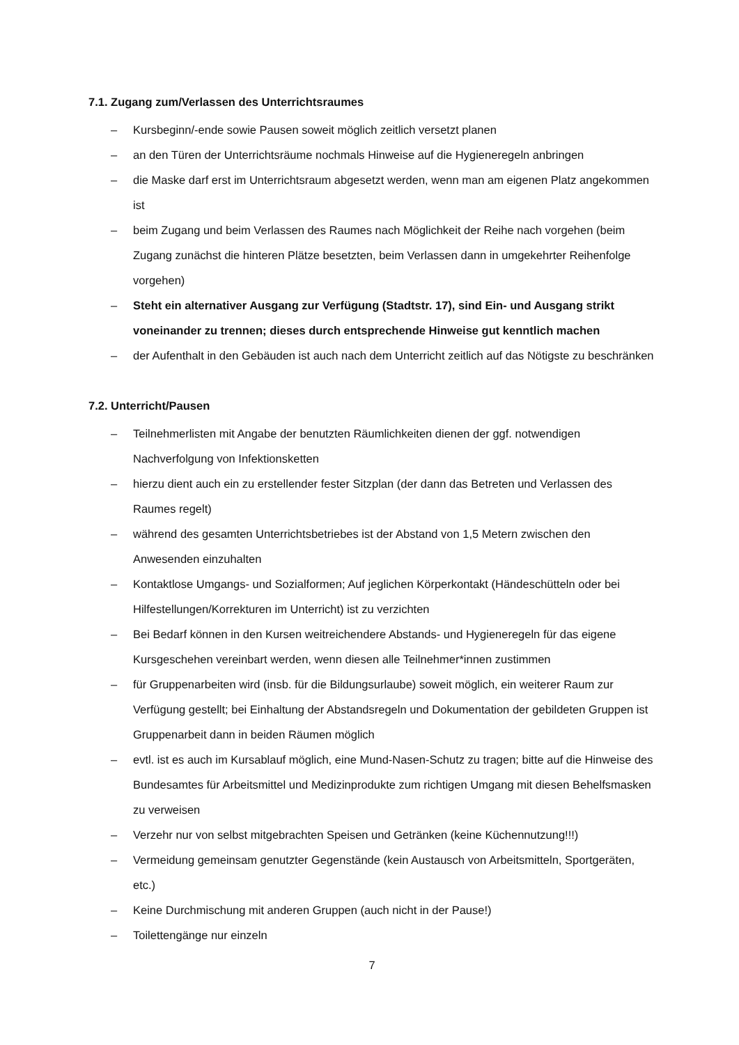7.1. Zugang zum/Verlassen des Unterrichtsraumes
– Kursbeginn/-ende sowie Pausen soweit möglich zeitlich versetzt planen
– an den Türen der Unterrichtsräume nochmals Hinweise auf die Hygieneregeln anbringen
– die Maske darf erst im Unterrichtsraum abgesetzt werden, wenn man am eigenen Platz angekommen ist
– beim Zugang und beim Verlassen des Raumes nach Möglichkeit der Reihe nach vorgehen (beim Zugang zunächst die hinteren Plätze besetzten, beim Verlassen dann in umgekehrter Reihenfolge vorgehen)
– Steht ein alternativer Ausgang zur Verfügung (Stadtstr. 17), sind Ein- und Ausgang strikt voneinander zu trennen; dieses durch entsprechende Hinweise gut kenntlich machen
– der Aufenthalt in den Gebäuden ist auch nach dem Unterricht zeitlich auf das Nötigste zu beschränken
7.2. Unterricht/Pausen
– Teilnehmerlisten mit Angabe der benutzten Räumlichkeiten dienen der ggf. notwendigen Nachverfolgung von Infektionsketten
– hierzu dient auch ein zu erstellender fester Sitzplan (der dann das Betreten und Verlassen des Raumes regelt)
– während des gesamten Unterrichtsbetriebes ist der Abstand von 1,5 Metern zwischen den Anwesenden einzuhalten
– Kontaktlose Umgangs- und Sozialformen; Auf jeglichen Körperkontakt (Händeschütteln oder bei Hilfestellungen/Korrekturen im Unterricht) ist zu verzichten
– Bei Bedarf können in den Kursen weitreichendere Abstands- und Hygieneregeln für das eigene Kursgeschehen vereinbart werden, wenn diesen alle Teilnehmer*innen zustimmen
– für Gruppenarbeiten wird (insb. für die Bildungsurlaube) soweit möglich, ein weiterer Raum zur Verfügung gestellt; bei Einhaltung der Abstandsregeln und Dokumentation der gebildeten Gruppen ist Gruppenarbeit dann in beiden Räumen möglich
– evtl. ist es auch im Kursablauf möglich, eine Mund-Nasen-Schutz zu tragen; bitte auf die Hinweise des Bundesamtes für Arbeitsmittel und Medizinprodukte zum richtigen Umgang mit diesen Behelfsmasken zu verweisen
– Verzehr nur von selbst mitgebrachten Speisen und Getränken (keine Küchennutzung!!!)
– Vermeidung gemeinsam genutzter Gegenstände (kein Austausch von Arbeitsmitteln, Sportgeräten, etc.)
– Keine Durchmischung mit anderen Gruppen (auch nicht in der Pause!)
– Toilettengänge nur einzeln
7